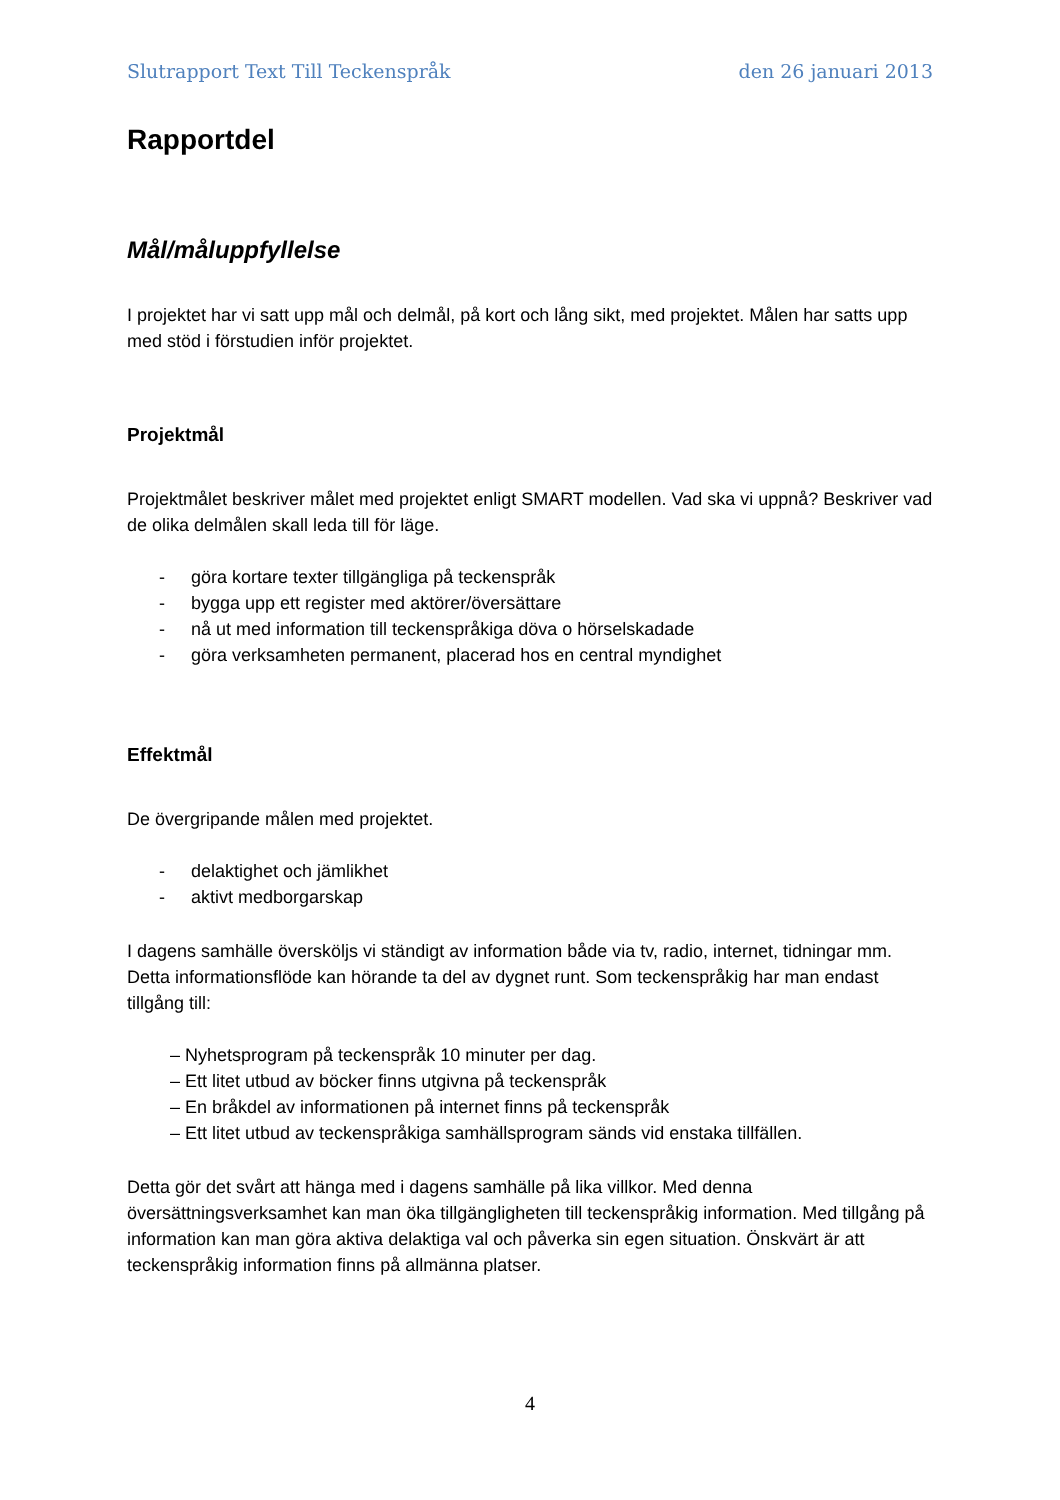Slutrapport Text Till Teckenspråk den 26 januari 2013
Rapportdel
Mål/måluppfyllelse
I projektet har vi satt upp mål och delmål, på kort och lång sikt, med projektet. Målen har satts upp med stöd i förstudien inför projektet.
Projektmål
Projektmålet beskriver målet med projektet enligt SMART modellen. Vad ska vi uppnå? Beskriver vad de olika delmålen skall leda till för läge.
- göra kortare texter tillgängliga på teckenspråk
- bygga upp ett register med aktörer/översättare
- nå ut med information till teckenspråkiga döva o hörselskadade
- göra verksamheten permanent, placerad hos en central myndighet
Effektmål
De övergripande målen med projektet.
- delaktighet och jämlikhet
- aktivt medborgarskap
I dagens samhälle översköljs vi ständigt av information både via tv, radio, internet, tidningar mm. Detta informationsflöde kan hörande ta del av dygnet runt. Som teckenspråkig har man endast tillgång till:
– Nyhetsprogram på teckenspråk 10 minuter per dag.
– Ett litet utbud av böcker finns utgivna på teckenspråk
– En bråkdel av informationen på internet finns på teckenspråk
– Ett litet utbud av teckenspråkiga samhällsprogram sänds vid enstaka tillfällen.
Detta gör det svårt att hänga med i dagens samhälle på lika villkor. Med denna översättningsverksamhet kan man öka tillgängligheten till teckenspråkig information. Med tillgång på information kan man göra aktiva delaktiga val och påverka sin egen situation. Önskvärt är att teckenspråkig information finns på allmänna platser.
4